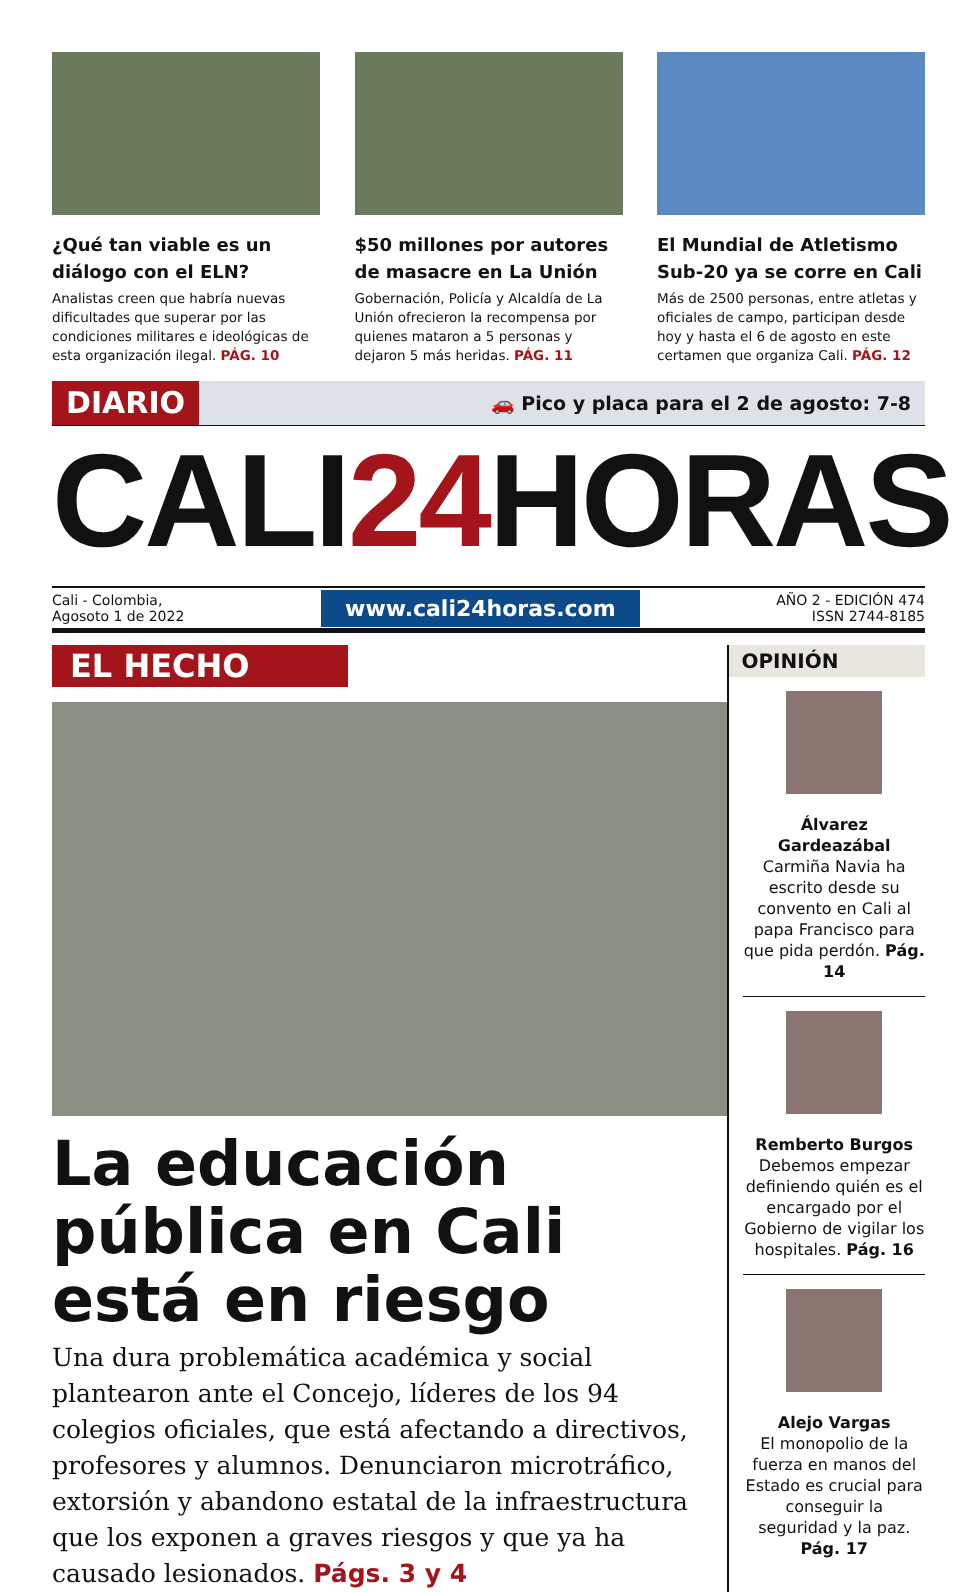¿Qué tan viable es un diálogo con el ELN?
Analistas creen que habría nuevas dificultades que superar por las condiciones militares e ideológicas de esta organización ilegal. PÁG. 10
$50 millones por autores de masacre en La Unión
Gobernación, Policía y Alcaldía de La Unión ofrecieron la recompensa por quienes mataron a 5 personas y dejaron 5 más heridas. PÁG. 11
El Mundial de Atletismo Sub-20 ya se corre en Cali
Más de 2500 personas, entre atletas y oficiales de campo, participan desde hoy y hasta el 6 de agosto en este certamen que organiza Cali. PÁG. 12
DIARIO
🚗 Pico y placa para el 2 de agosto: 7-8
CALI24 HORAS
Cali - Colombia,
Agosoto 1 de 2022
www.cali24horas.com
AÑO 2 - EDICIÓN 474
ISSN 2744-8185
EL HECHO
La educación pública en Cali está en riesgo
Una dura problemática académica y social plantearon ante el Concejo, líderes de los 94 colegios oficiales, que está afectando a directivos, profesores y alumnos. Denunciaron microtráfico, extorsión y abandono estatal de la infraestructura que los exponen a graves riesgos y que ya ha causado lesionados. Págs. 3 y 4
OPINIÓN
Álvarez Gardeazábal
Carmiña Navia ha escrito desde su convento en Cali al papa Francisco para que pida perdón. Pág. 14
Remberto Burgos
Debemos empezar definiendo quién es el encargado por el Gobierno de vigilar los hospitales. Pág. 16
Alejo Vargas
El monopolio de la fuerza en manos del Estado es crucial para conseguir la seguridad y la paz. Pág. 17